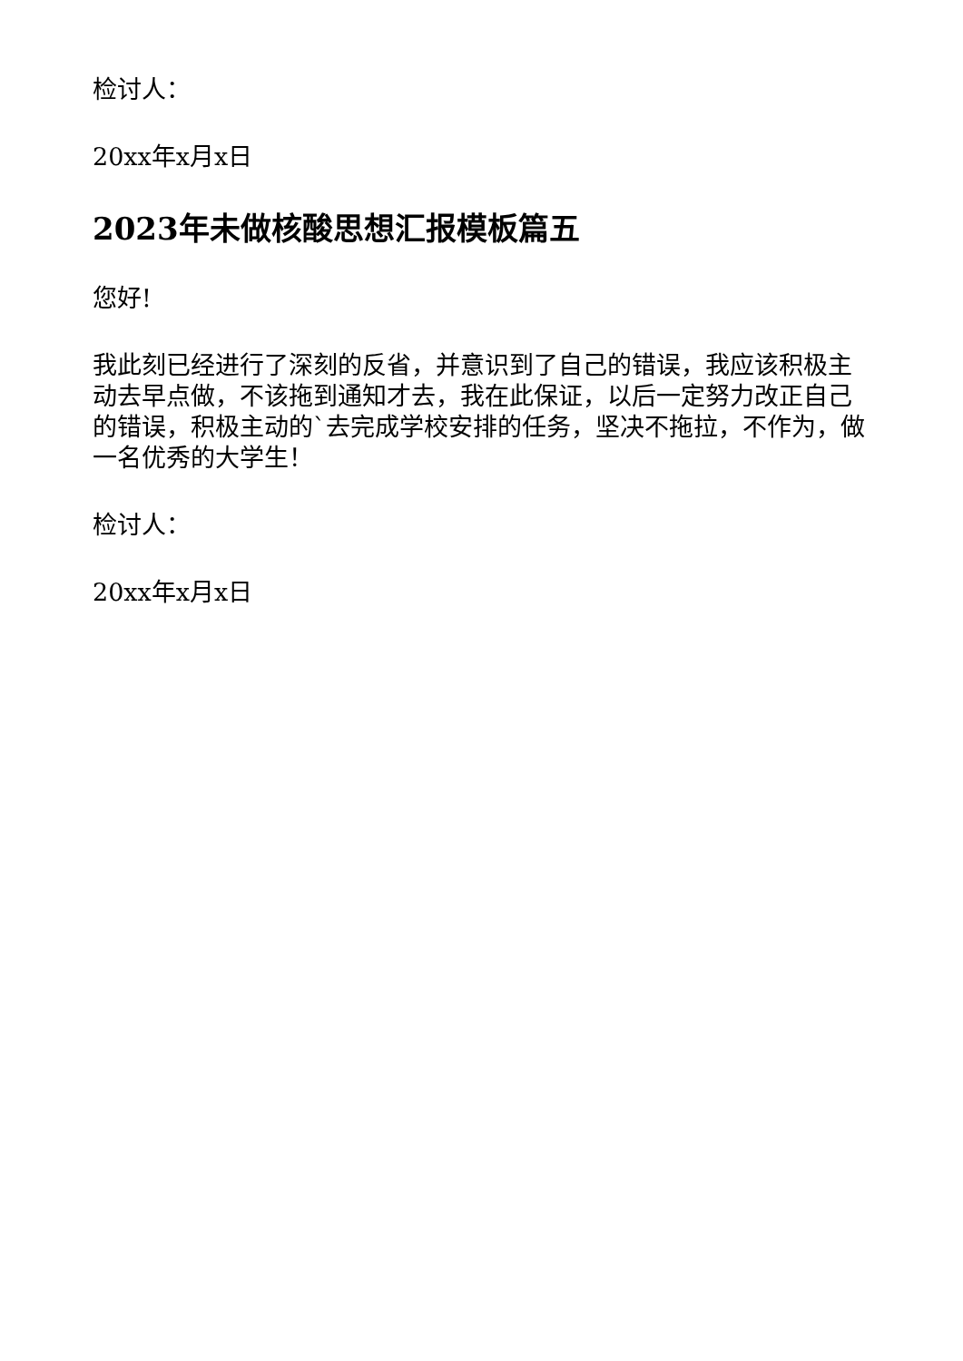检讨人：
20xx年x月x日
2023年未做核酸思想汇报模板篇五
您好!
我此刻已经进行了深刻的反省，并意识到了自己的错误，我应该积极主动去早点做，不该拖到通知才去，我在此保证，以后一定努力改正自己的错误，积极主动的`去完成学校安排的任务，坚决不拖拉，不作为，做一名优秀的大学生！
检讨人：
20xx年x月x日